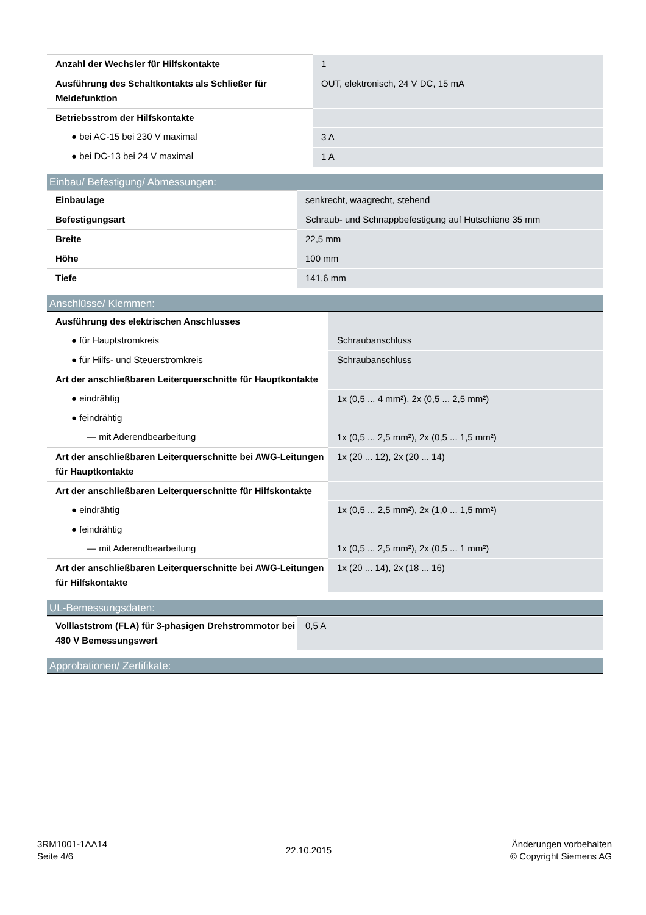| Anzahl der Wechsler für Hilfskontakte | 1 |
| Ausführung des Schaltkontakts als Schließer für Meldefunktion | OUT, elektronisch, 24 V DC, 15 mA |
| Betriebsstrom der Hilfskontakte | |
| ● bei AC-15 bei 230 V maximal | 3 A |
| ● bei DC-13 bei 24 V maximal | 1 A |
Einbau/ Befestigung/ Abmessungen:
| Einbaulage | senkrecht, waagrecht, stehend |
| Befestigungsart | Schraub- und Schnappbefestigung auf Hutschiene 35 mm |
| Breite | 22,5 mm |
| Höhe | 100 mm |
| Tiefe | 141,6 mm |
Anschlüsse/ Klemmen:
| Ausführung des elektrischen Anschlusses | |
| ● für Hauptstromkreis | Schraubanschluss |
| ● für Hilfs- und Steuerstromkreis | Schraubanschluss |
| Art der anschließbaren Leiterquerschnitte für Hauptkontakte | |
| ● eindrähtig | 1x (0,5 ... 4 mm²), 2x (0,5 ... 2,5 mm²) |
| ● feindrähtig | |
| — mit Aderendbearbeitung | 1x (0,5 ... 2,5 mm²), 2x (0,5 ... 1,5 mm²) |
| Art der anschließbaren Leiterquerschnitte bei AWG-Leitungen für Hauptkontakte | 1x (20 ... 12), 2x (20 ... 14) |
| Art der anschließbaren Leiterquerschnitte für Hilfskontakte | |
| ● eindrähtig | 1x (0,5 ... 2,5 mm²), 2x (1,0 ... 1,5 mm²) |
| ● feindrähtig | |
| — mit Aderendbearbeitung | 1x (0,5 ... 2,5 mm²), 2x (0,5 ... 1 mm²) |
| Art der anschließbaren Leiterquerschnitte bei AWG-Leitungen für Hilfskontakte | 1x (20 ... 14), 2x (18 ... 16) |
UL-Bemessungsdaten:
| Volllaststrom (FLA) für 3-phasigen Drehstrommotor bei 480 V Bemessungswert | 0,5 A |
Approbationen/ Zertifikate:
3RM1001-1AA14
Seite 4/6
22.10.2015
Änderungen vorbehalten
© Copyright Siemens AG